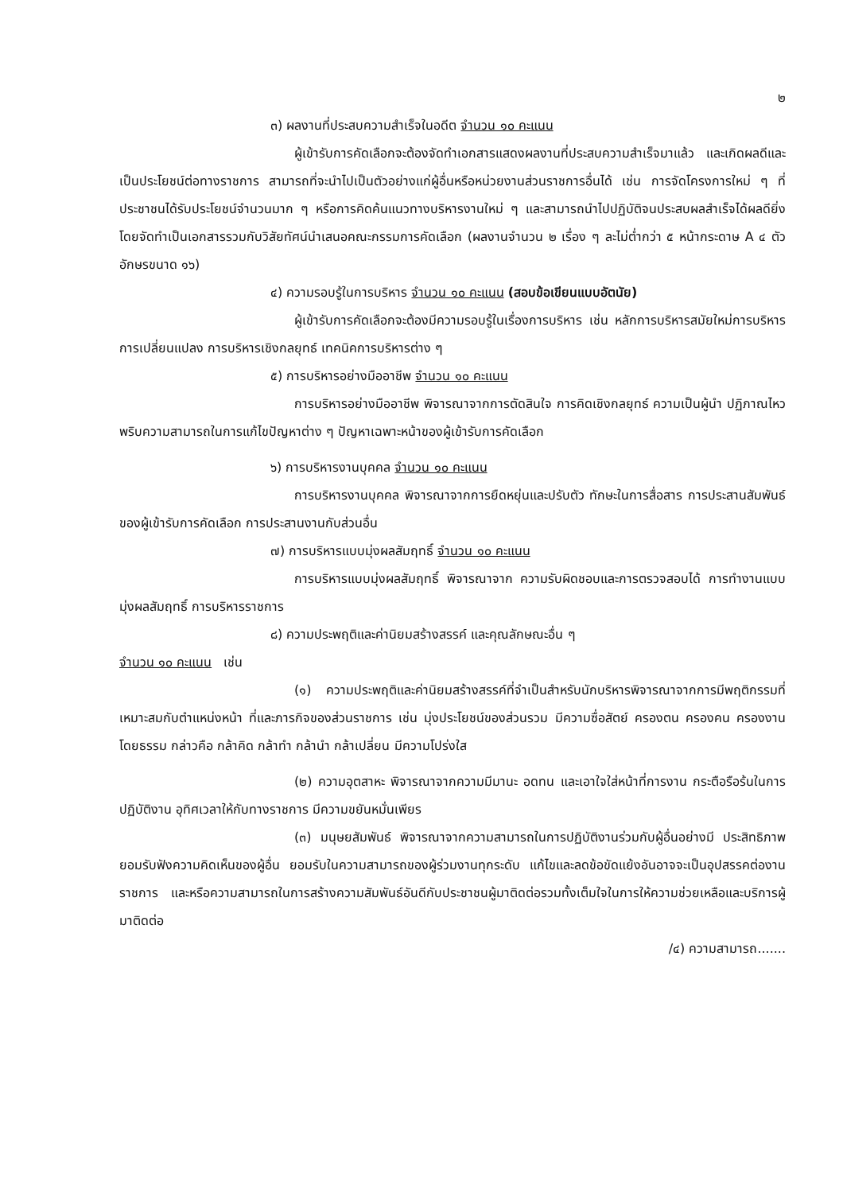๒
๓) ผลงานที่ประสบความสำเร็จในอดีต จำนวน ๑๐ คะแนน
ผู้เข้ารับการคัดเลือกจะต้องจัดทำเอกสารแสดงผลงานที่ประสบความสำเร็จมาแล้ว และเกิดผลดีและเป็นประโยชน์ต่อทางราชการ สามารถที่จะนำไปเป็นตัวอย่างแก่ผู้อื่นหรือหน่วยงานส่วนราชการอื่นได้ เช่น การจัดโครงการใหม่ ๆ ที่ประชาชนได้รับประโยชน์จำนวนมาก ๆ หรือการคิดค้นแนวทางบริหารงานใหม่ ๆ และสามารถนำไปปฏิบัติจนประสบผลสำเร็จได้ผลดียิ่ง โดยจัดทำเป็นเอกสารรวมกับวิสัยทัศน์นำเสนอคณะกรรมการคัดเลือก (ผลงานจำนวน ๒ เรื่อง ๆ ละไม่ต่ำกว่า ๕ หน้ากระดาษ A ๔ ตัวอักษรขนาด ๑๖)
๔) ความรอบรู้ในการบริหาร จำนวน ๑๐ คะแนน (สอบข้อเขียนแบบอัตนัย)
ผู้เข้ารับการคัดเลือกจะต้องมีความรอบรู้ในเรื่องการบริหาร เช่น หลักการบริหารสมัยใหม่การบริหารการเปลี่ยนแปลง การบริหารเชิงกลยุทธ์ เทคนิคการบริหารต่าง ๆ
๕) การบริหารอย่างมืออาชีพ จำนวน ๑๐ คะแนน
การบริหารอย่างมืออาชีพ พิจารณาจากการตัดสินใจ การคิดเชิงกลยุทธ์ ความเป็นผู้นำ ปฏิภาณไหวพริบความสามารถในการแก้ไขปัญหาต่าง ๆ ปัญหาเฉพาะหน้าของผู้เข้ารับการคัดเลือก
๖) การบริหารงานบุคคล จำนวน ๑๐ คะแนน
การบริหารงานบุคคล พิจารณาจากการยืดหยุ่นและปรับตัว ทักษะในการสื่อสาร การประสานสัมพันธ์ ของผู้เข้ารับการคัดเลือก การประสานงานกับส่วนอื่น
๗) การบริหารแบบมุ่งผลสัมฤทธิ์ จำนวน ๑๐ คะแนน
การบริหารแบบมุ่งผลสัมฤทธิ์ พิจารณาจาก ความรับผิดชอบและการตรวจสอบได้ การทำงานแบบมุ่งผลสัมฤทธิ์ การบริหารราชการ
๘) ความประพฤติและค่านิยมสร้างสรรค์ และคุณลักษณะอื่น ๆ
จำนวน ๑๐ คะแนน เช่น
(๑) ความประพฤติและค่านิยมสร้างสรรค์ที่จำเป็นสำหรับนักบริหารพิจารณาจากการมีพฤติกรรมที่เหมาะสมกับตำแหน่งหน้า ที่และภารกิจของส่วนราชการ เช่น มุ่งประโยชน์ของส่วนรวม มีความซื่อสัตย์ ครองตน ครองคน ครองงาน โดยธรรม กล่าวคือ กล้าคิด กล้าทำ กล้านำ กล้าเปลี่ยน มีความโปร่งใส
(๒) ความอุตสาหะ พิจารณาจากความมีมานะ อดทน และเอาใจใส่หน้าที่การงาน กระตือรือร้นในการปฏิบัติงาน อุทิศเวลาให้กับทางราชการ มีความขยันหมั่นเพียร
(๓) มนุษยสัมพันธ์ พิจารณาจากความสามารถในการปฏิบัติงานร่วมกับผู้อื่นอย่างมี ประสิทธิภาพ ยอมรับฟังความคิดเห็นของผู้อื่น ยอมรับในความสามารถของผู้ร่วมงานทุกระดับ แก้ไขและลดข้อขัดแย้งอันอาจจะเป็นอุปสรรคต่องานราชการ และหรือความสามารถในการสร้างความสัมพันธ์อันดีกับประชาชนผู้มาติดต่อรวมทั้งเต็มใจในการให้ความช่วยเหลือและบริการผู้มาติดต่อ
/๔) ความสามารถ.......